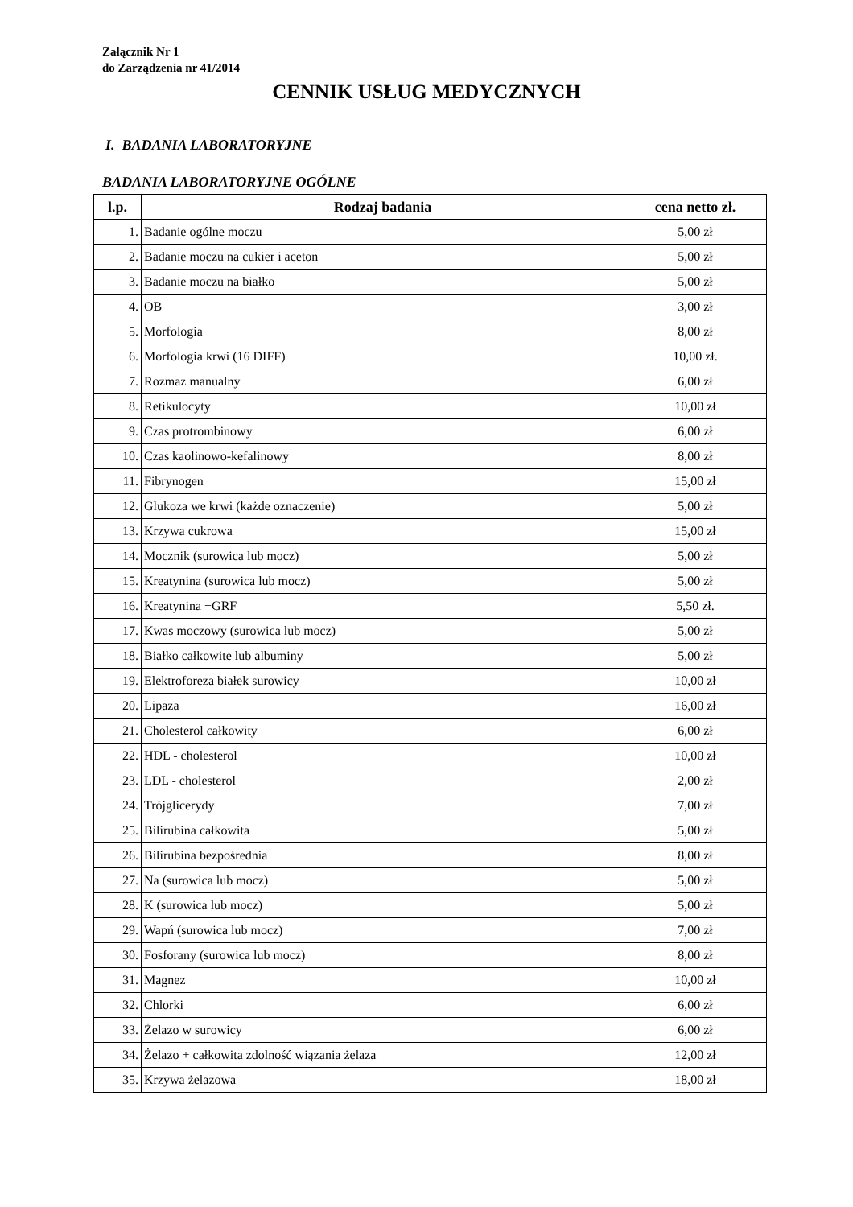Załącznik Nr 1
do Zarządzenia nr 41/2014
CENNIK USŁUG MEDYCZNYCH
I. BADANIA LABORATORYJNE
BADANIA LABORATORYJNE OGÓLNE
| l.p. | Rodzaj badania | cena netto zł. |
| --- | --- | --- |
| 1. | Badanie ogólne moczu | 5,00 zł |
| 2. | Badanie moczu na cukier i aceton | 5,00 zł |
| 3. | Badanie moczu na białko | 5,00 zł |
| 4. | OB | 3,00 zł |
| 5. | Morfologia | 8,00 zł |
| 6. | Morfologia krwi (16 DIFF) | 10,00 zł. |
| 7. | Rozmaz manualny | 6,00 zł |
| 8. | Retikulocyty | 10,00 zł |
| 9. | Czas protrombinowy | 6,00 zł |
| 10. | Czas kaolinowo-kefalinowy | 8,00 zł |
| 11. | Fibrynogen | 15,00 zł |
| 12. | Glukoza we krwi (każde oznaczenie) | 5,00 zł |
| 13. | Krzywa cukrowa | 15,00 zł |
| 14. | Mocznik (surowica lub mocz) | 5,00 zł |
| 15. | Kreatynina (surowica lub mocz) | 5,00 zł |
| 16. | Kreatynina +GRF | 5,50 zł. |
| 17. | Kwas moczowy (surowica lub mocz) | 5,00 zł |
| 18. | Białko całkowite lub albuminy | 5,00 zł |
| 19. | Elektroforeza białek surowicy | 10,00 zł |
| 20. | Lipaza | 16,00 zł |
| 21. | Cholesterol całkowity | 6,00 zł |
| 22. | HDL - cholesterol | 10,00 zł |
| 23. | LDL - cholesterol | 2,00 zł |
| 24. | Trójglicerydy | 7,00 zł |
| 25. | Bilirubina całkowita | 5,00 zł |
| 26. | Bilirubina bezpośrednia | 8,00 zł |
| 27. | Na (surowica lub mocz) | 5,00 zł |
| 28. | K (surowica lub mocz) | 5,00 zł |
| 29. | Wapń (surowica lub mocz) | 7,00 zł |
| 30. | Fosforany (surowica lub mocz) | 8,00 zł |
| 31. | Magnez | 10,00 zł |
| 32. | Chlorki | 6,00 zł |
| 33. | Żelazo w surowicy | 6,00 zł |
| 34. | Żelazo + całkowita zdolność wiązania żelaza | 12,00 zł |
| 35. | Krzywa żelazowa | 18,00 zł |